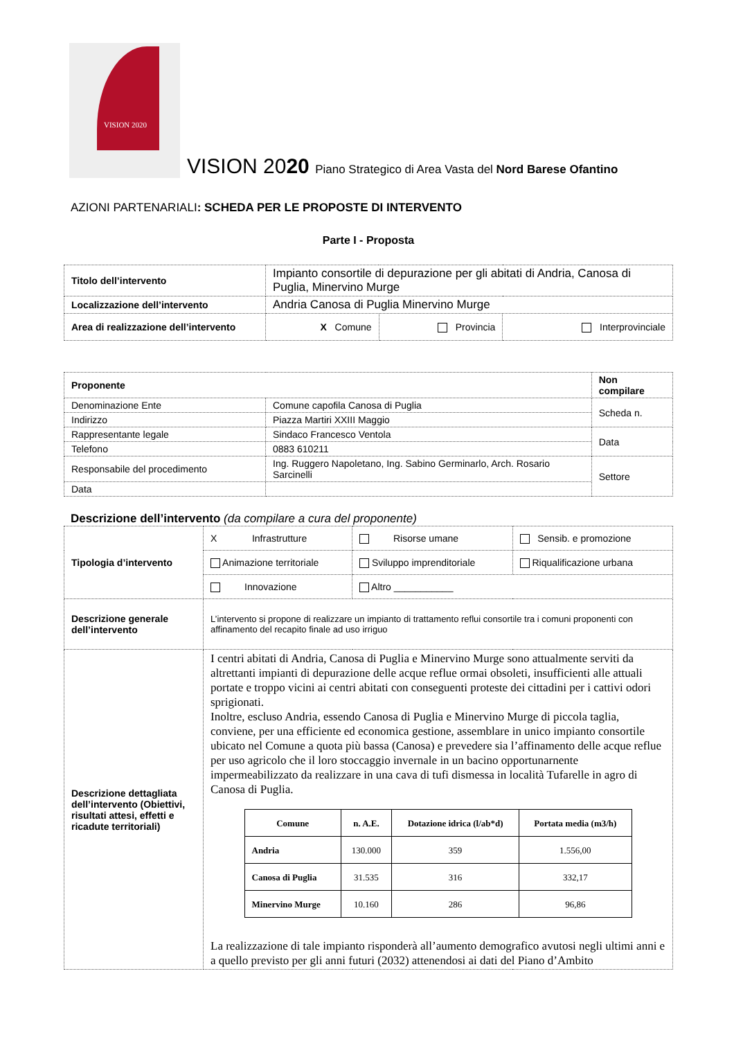VISION 2020
VISION 2020 Piano Strategico di Area Vasta del Nord Barese Ofantino
AZIONI PARTENARIALI: SCHEDA PER LE PROPOSTE DI INTERVENTO
Parte I - Proposta
| Titolo dell’intervento | Impianto consortile di depurazione per gli abitati di Andria, Canosa di Puglia, Minervino Murge | | |
| Localizzazione dell’intervento | Andria Canosa di Puglia Minervino Murge | | |
| Area di realizzazione dell’intervento | X Comune | Provincia | Interprovinciale |
| Proponente | | Non compilare |
| Denominazione Ente | Comune capofila Canosa di Puglia | Scheda n. |
| Indirizzo | Piazza Martiri XXIII Maggio | |
| Rappresentante legale | Sindaco Francesco Ventola | Data |
| Telefono | 0883 610211 | |
| Responsabile del procedimento | Ing. Ruggero Napoletano, Ing. Sabino Germinarlo, Arch. Rosario Sarcinelli | Settore |
| Data | | |
Descrizione dell’intervento (da compilare a cura del proponente)
| Tipologia d’intervento | X Infrastrutture | Risorse umane | Sensib. e promozione |
| | Animazione territoriale | Sviluppo imprenditoriale | Riqualificazione urbana |
| | Innovazione | Altro ___________ | |
| Descrizione generale dell’intervento | L’intervento si propone di realizzare un impianto di trattamento reflui consortile tra i comuni proponenti con affinamento del recapito finale ad uso irriguo | | |
| Descrizione dettagliata dell’intervento (Obiettivi, risultati attesi, effetti e ricadute territoriali) | I centri abitati di Andria, Canosa di Puglia e Minervino Murge sono attualmente serviti da altrettanti impianti di depurazione delle acque reflue ormai obsoleti, insufficienti alle attuali portate e troppo vicini ai centri abitati con conseguenti proteste dei cittadini per i cattivi odori sprigionati. Inoltre, escluso Andria, essendo Canosa di Puglia e Minervino Murge di piccola taglia, conviene, per una efficiente ed economica gestione, assemblare in unico impianto consortile ubicato nel Comune a quota più bassa (Canosa) e prevedere sia l’affinamento delle acque reflue per uso agricolo che il loro stoccaggio invernale in un bacino opportunarnente impermeabilizzato da realizzare in una cava di tufi dismessa in località Tufarelle in agro di Canosa di Puglia. / Comune / n. A.E. / Dotazione idrica (l/ab*d) / Portata media (m3/h) / / Andria / 130.000 / 359 / 1.556,00 / / Canosa di Puglia / 31.535 / 316 / 332,17 / / Minervino Murge / 10.160 / 286 / 96,86 / La realizzazione di tale impianto risponderà all’aumento demografico avutosi negli ultimi anni e a quello previsto per gli anni futuri (2032) attenendosi ai dati del Piano d’Ambito | | |